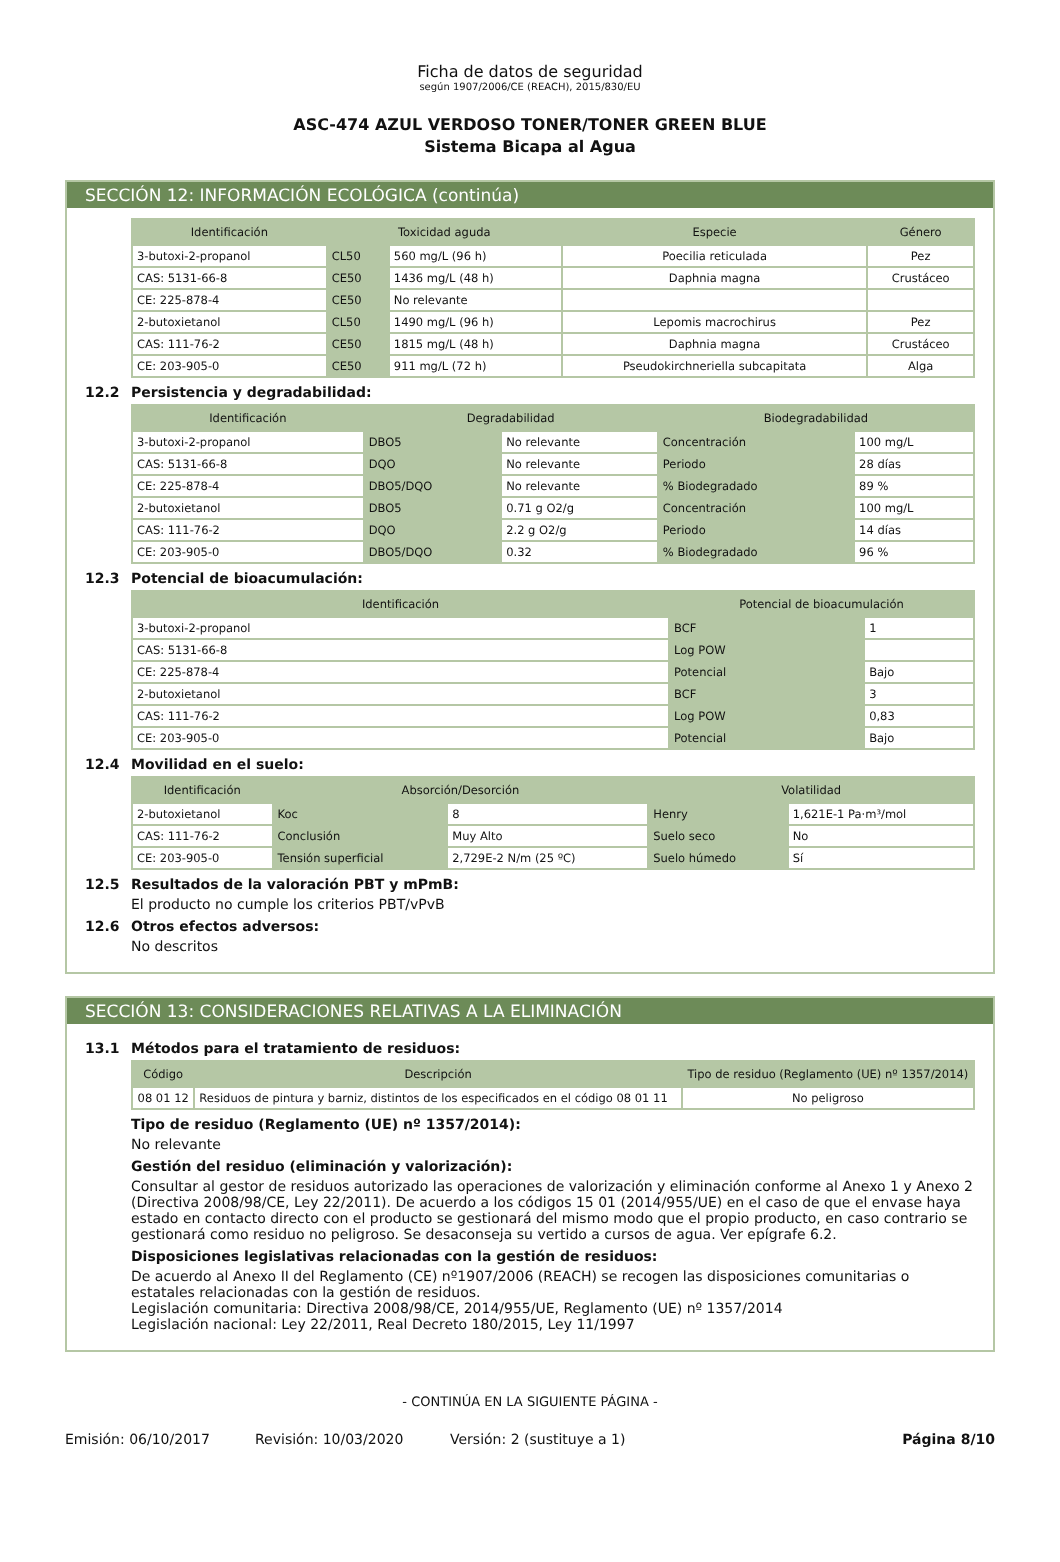Ficha de datos de seguridad
según 1907/2006/CE (REACH), 2015/830/EU
ASC-474 AZUL VERDOSO TONER/TONER GREEN BLUE
Sistema Bicapa al Agua
SECCIÓN 12: INFORMACIÓN ECOLÓGICA (continúa)
| Identificación | Toxicidad aguda | | Especie | Género |
| --- | --- | --- | --- | --- |
| 3-butoxi-2-propanol | CL50 | 560 mg/L (96 h) | Poecilia reticulada | Pez |
| CAS: 5131-66-8 | CE50 | 1436 mg/L (48 h) | Daphnia magna | Crustáceo |
| CE: 225-878-4 | CE50 | No relevante | | |
| 2-butoxietanol | CL50 | 1490 mg/L (96 h) | Lepomis macrochirus | Pez |
| CAS: 111-76-2 | CE50 | 1815 mg/L (48 h) | Daphnia magna | Crustáceo |
| CE: 203-905-0 | CE50 | 911 mg/L (72 h) | Pseudokirchneriella subcapitata | Alga |
12.2 Persistencia y degradabilidad:
| Identificación | Degradabilidad | | Biodegradabilidad | |
| --- | --- | --- | --- | --- |
| 3-butoxi-2-propanol | DBO5 | No relevante | Concentración | 100 mg/L |
| CAS: 5131-66-8 | DQO | No relevante | Periodo | 28 días |
| CE: 225-878-4 | DBO5/DQO | No relevante | % Biodegradado | 89 % |
| 2-butoxietanol | DBO5 | 0.71 g O2/g | Concentración | 100 mg/L |
| CAS: 111-76-2 | DQO | 2.2 g O2/g | Periodo | 14 días |
| CE: 203-905-0 | DBO5/DQO | 0.32 | % Biodegradado | 96 % |
12.3 Potencial de bioacumulación:
| Identificación | Potencial de bioacumulación | |
| --- | --- | --- |
| 3-butoxi-2-propanol | BCF | 1 |
| CAS: 5131-66-8 | Log POW | |
| CE: 225-878-4 | Potencial | Bajo |
| 2-butoxietanol | BCF | 3 |
| CAS: 111-76-2 | Log POW | 0,83 |
| CE: 203-905-0 | Potencial | Bajo |
12.4 Movilidad en el suelo:
| Identificación | Absorción/Desorción | | Volatilidad | |
| --- | --- | --- | --- | --- |
| 2-butoxietanol | Koc | 8 | Henry | 1,621E-1 Pa·m³/mol |
| CAS: 111-76-2 | Conclusión | Muy Alto | Suelo seco | No |
| CE: 203-905-0 | Tensión superficial | 2,729E-2 N/m (25 ºC) | Suelo húmedo | Sí |
12.5 Resultados de la valoración PBT y mPmB:
El producto no cumple los criterios PBT/vPvB
12.6 Otros efectos adversos:
No descritos
SECCIÓN 13: CONSIDERACIONES RELATIVAS A LA ELIMINACIÓN
13.1 Métodos para el tratamiento de residuos:
| Código | Descripción | Tipo de residuo (Reglamento (UE) nº 1357/2014) |
| --- | --- | --- |
| 08 01 12 | Residuos de pintura y barniz, distintos de los especificados en el código 08 01 11 | No peligroso |
Tipo de residuo (Reglamento (UE) nº 1357/2014):
No relevante
Gestión del residuo (eliminación y valorización):
Consultar al gestor de residuos autorizado las operaciones de valorización y eliminación conforme al Anexo 1 y Anexo 2 (Directiva 2008/98/CE, Ley 22/2011). De acuerdo a los códigos 15 01 (2014/955/UE) en el caso de que el envase haya estado en contacto directo con el producto se gestionará del mismo modo que el propio producto, en caso contrario se gestionará como residuo no peligroso. Se desaconseja su vertido a cursos de agua. Ver epígrafe 6.2.
Disposiciones legislativas relacionadas con la gestión de residuos:
De acuerdo al Anexo II del Reglamento (CE) nº1907/2006 (REACH) se recogen las disposiciones comunitarias o estatales relacionadas con la gestión de residuos.
Legislación comunitaria: Directiva 2008/98/CE, 2014/955/UE, Reglamento (UE) nº 1357/2014
Legislación nacional: Ley 22/2011, Real Decreto 180/2015, Ley 11/1997
- CONTINÚA EN LA SIGUIENTE PÁGINA -
Emisión: 06/10/2017 Revisión: 10/03/2020 Versión: 2 (sustituye a 1) Página 8/10